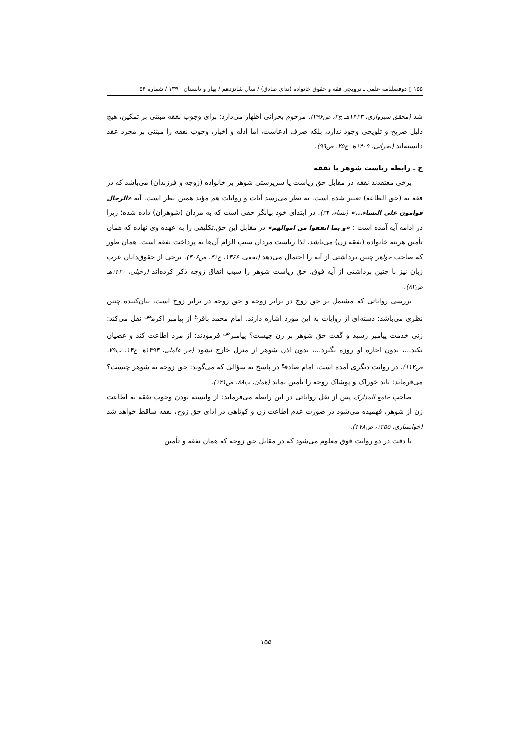۱۵۵ ▯ دوفصلنامه علمی ـ ترویجی فقه و حقوق خانواده (ندای صادق) / سال شانزدهم / بهار و تابستان ۱۳۹۰ / شماره ۵۴
شد (محقق سبزواری، ۱۴۲۳هـ ج۲، ص۲۹۶). مرحوم بحرانی اظهار می‌دارد: برای وجوب نفقه مبتنی بر تمکین، هیچ دلیل صریح و تلویحی وجود ندارد، بلکه صرف ادعاست، اما ادله و اخبار، وجوب نفقه را مبتنی بر مجرد عقد دانسته‌اند (بحرانی، ۱۴۰۹هـ ج۲۵، ص۹۹).
ج ـ رابطه ریاست شوهر با نفقه
برخی معتقدند نفقه در مقابل حق ریاست یا سرپرستی شوهر بر خانواده (زوجه و فرزندان) می‌باشد که در فقه به (حق الطاعه) تعبیر شده است. به نظر می‌رسد آیات و روایات هم مؤید همین نظر است. آیه «الرجال قوامون علی النساء...» (نساء، ۳۴). در ابتدای خود بیانگر حقی است که به مردان (شوهران) داده شده؛ زیرا در ادامه آیه آمده است : «و بما انفقوا من اموالهم» در مقابل این حق،تکلیفی را به عهده وی نهاده که همان تأمین هزینه خانواده (نفقه زن) می‌باشد. لذا ریاست مردان سبب الزام آن‌ها به پرداخت نفقه است. همان طور که صاحب جواهر چنین برداشتی از آیه را احتمال می‌دهد (نجفی، ۱۳۶۶، ج۳۱، ص۳۰۶). برخی از حقوق‌دانان عرب زبان نیز با چنین برداشتی از آیه فوق، حق ریاست شوهر را سبب انفاق زوجه ذکر کرده‌اند (زحیلی، ۱۴۲۰هـ ص۸۲).
بررسی روایاتی که مشتمل بر حق زوج در برابر زوجه و حق زوجه در برابر زوج است، بیان‌کننده چنین نظری می‌باشد؛ دسته‌ای از روایات به این مورد اشاره دارند. امام محمد باقر<sup>ع</sup> از پیامبر اکرم<sup>ص</sup> نقل می‌کند: زنی خدمت پیامبر رسید و گفت حق شوهر بر زن چیست؟ پیامبر<sup>ص</sup> فرمودند: از مرد اطاعت کند و عصیان نکند...، بدون اجازه او روزه نگیرد...، بدون اذن شوهر از منزل خارج نشود (حر عاملی، ۱۳۹۳هـ ج۱۴، ب۷۹، ص۱۱۲). در روایت دیگری آمده است، امام صادق<sup>ع</sup> در پاسخ به سؤالی که می‌گوید: حق زوجه به شوهر چیست؟ می‌فرماید: باید خوراک و پوشاک زوجه را تأمین نماید (همان، ب۸۸، ص۱۲۱).
صاحب جامع المدارک پس از نقل روایاتی در این رابطه می‌فرماید: از وابسته بودن وجوب نفقه به اطاعت زن از شوهر، فهمیده می‌شود در صورت عدم اطاعت زن و کوتاهی در ادای حق زوج، نفقه ساقط خواهد شد (خوانساری، ۱۳۵۵، ص۴۷۸).
با دقت در دو روایت فوق معلوم می‌شود که در مقابل حق زوجه که همان نفقه و تأمین
۱۵۵